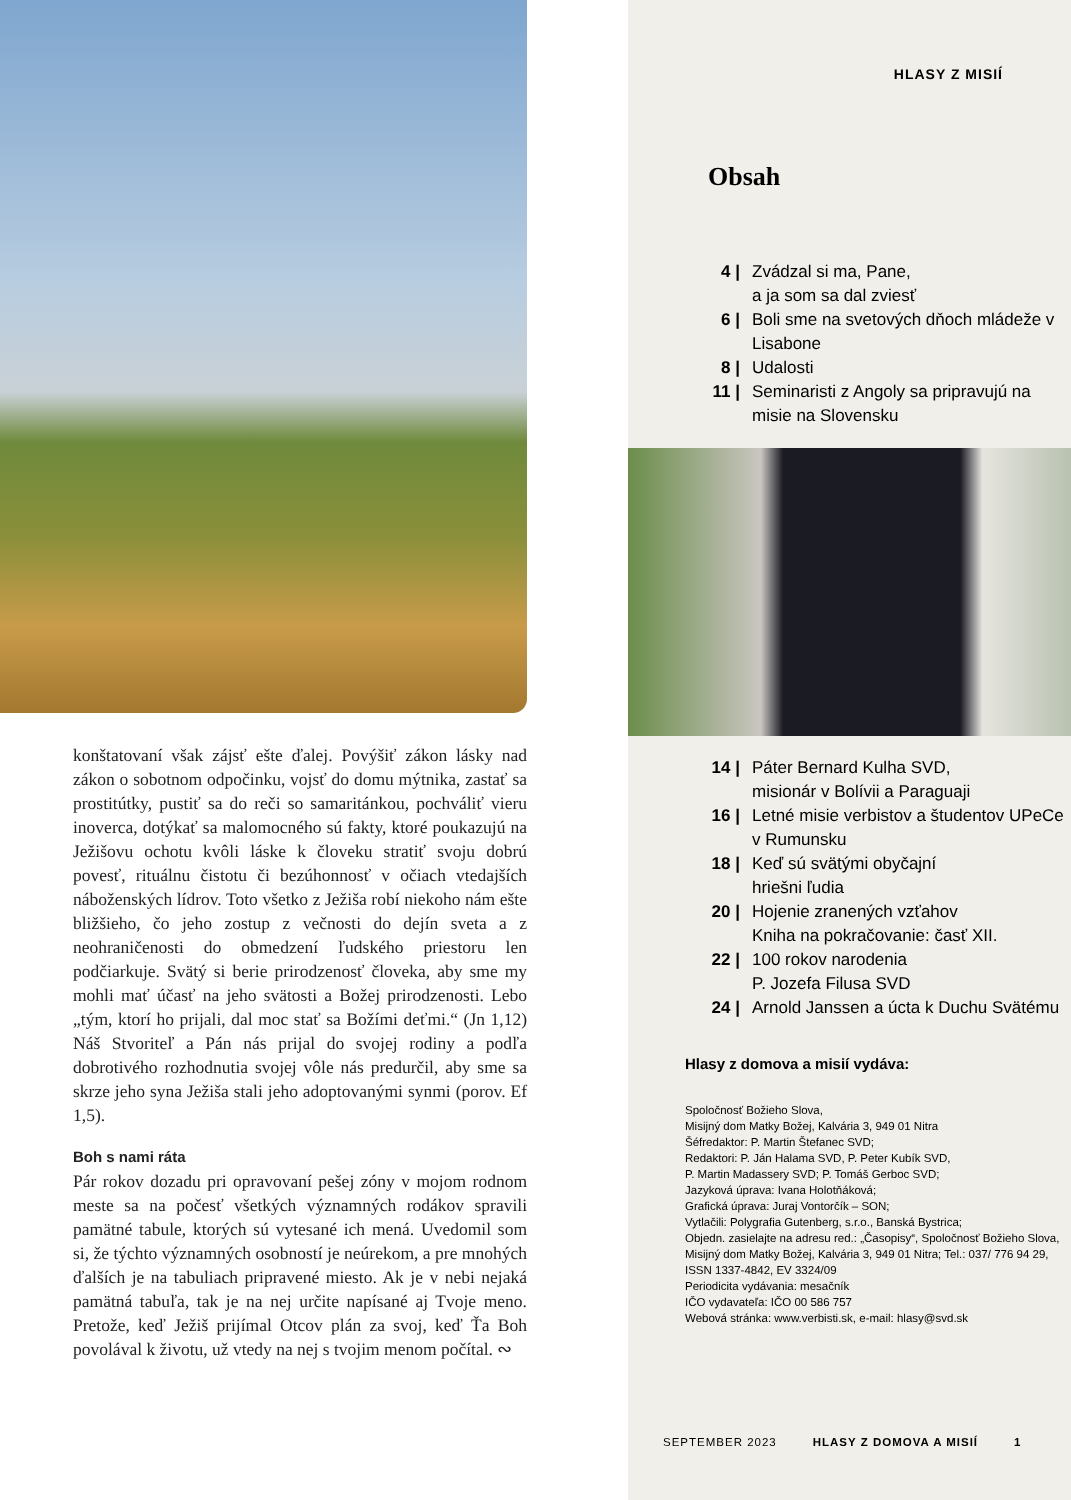konštatovaní však zájsť ešte ďalej. Povýšiť zákon lásky nad zákon o sobotnom odpočinku, vojsť do domu mýtnika, zastať sa prostitútky, pustiť sa do reči so samaritánkou, pochváliť vieru inoverca, dotýkať sa malomocného sú fakty, ktoré poukazujú na Ježišovu ochotu kvôli láske k človeku stratiť svoju dobrú povesť, rituálnu čistotu či bezúhonnosť v očiach vtedajších náboženských lídrov. Toto všetko z Ježiša robí niekoho nám ešte bližšieho, čo jeho zostup z večnosti do dejín sveta a z neohraničenosti do obmedzení ľudského priestoru len podčiarkuje. Svätý si berie prirodzenosť človeka, aby sme my mohli mať účasť na jeho svätosti a Božej prirodzenosti. Lebo „tým, ktorí ho prijali, dal moc stať sa Božími deťmi.“ (Jn 1,12) Náš Stvoriteľ a Pán nás prijal do svojej rodiny a podľa dobrotivého rozhodnutia svojej vôle nás predurčil, aby sme sa skrze jeho syna Ježiša stali jeho adoptovanými synmi (porov. Ef 1,5).
Boh s nami ráta
Pár rokov dozadu pri opravovaní pešej zóny v mojom rodnom meste sa na počesť všetkých významných rodákov spravili pamätné tabule, ktorých sú vytesané ich mená. Uvedomil som si, že týchto významných osobností je neúrekom, a pre mnohých ďalších je na tabuliach pripravené miesto. Ak je v nebi nejaká pamätná tabuľa, tak je na nej určite napísané aj Tvoje meno. Pretože, keď Ježiš prijímal Otcov plán za svoj, keď Ťa Boh povolával k životu, už vtedy na nej s tvojim menom počítal. ∾
HLASY Z MISIÍ
Obsah
4 | Zvádzal si ma, Pane,
a ja som sa dal zviesť
6 | Boli sme na svetových dňoch mládeže v Lisabone
8 | Udalosti
11 | Seminaristi z Angoly sa pripravujú na misie na Slovensku
14 | Páter Bernard Kulha SVD,
misionár v Bolívii a Paraguaji
16 | Letné misie verbistov a študentov UPeCe v Rumunsku
18 | Keď sú svätými obyčajní
hriešni ľudia
20 | Hojenie zranených vzťahov
Kniha na pokračovanie: časť XII.
22 | 100 rokov narodenia
P. Jozefa Filusa SVD
24 | Arnold Janssen a úcta k Duchu Svätému
Hlasy z domova a misií vydáva:
Spoločnosť Božieho Slova,
Misijný dom Matky Božej, Kalvária 3, 949 01 Nitra
Šéfredaktor: P. Martin Štefanec SVD;
Redaktori: P. Ján Halama SVD, P. Peter Kubík SVD,
P. Martin Madassery SVD; P. Tomáš Gerboc SVD;
Jazyková úprava: Ivana Holotňáková;
Grafická úprava: Juraj Vontorčík – SON;
Vytlačili: Polygrafia Gutenberg, s.r.o., Banská Bystrica;
Objedn. zasielajte na adresu red.: „Časopisy“, Spoločnosť Božieho Slova, Misijný dom Matky Božej, Kalvária 3, 949 01 Nitra; Tel.: 037/ 776 94 29,
ISSN 1337-4842, EV 3324/09
Periodicita vydávania: mesačník
IČO vydavateľa: IČO 00 586 757
Webová stránka: www.verbisti.sk, e-mail: hlasy@svd.sk
SEPTEMBER 2023 HLASY Z DOMOVA A MISIÍ 1